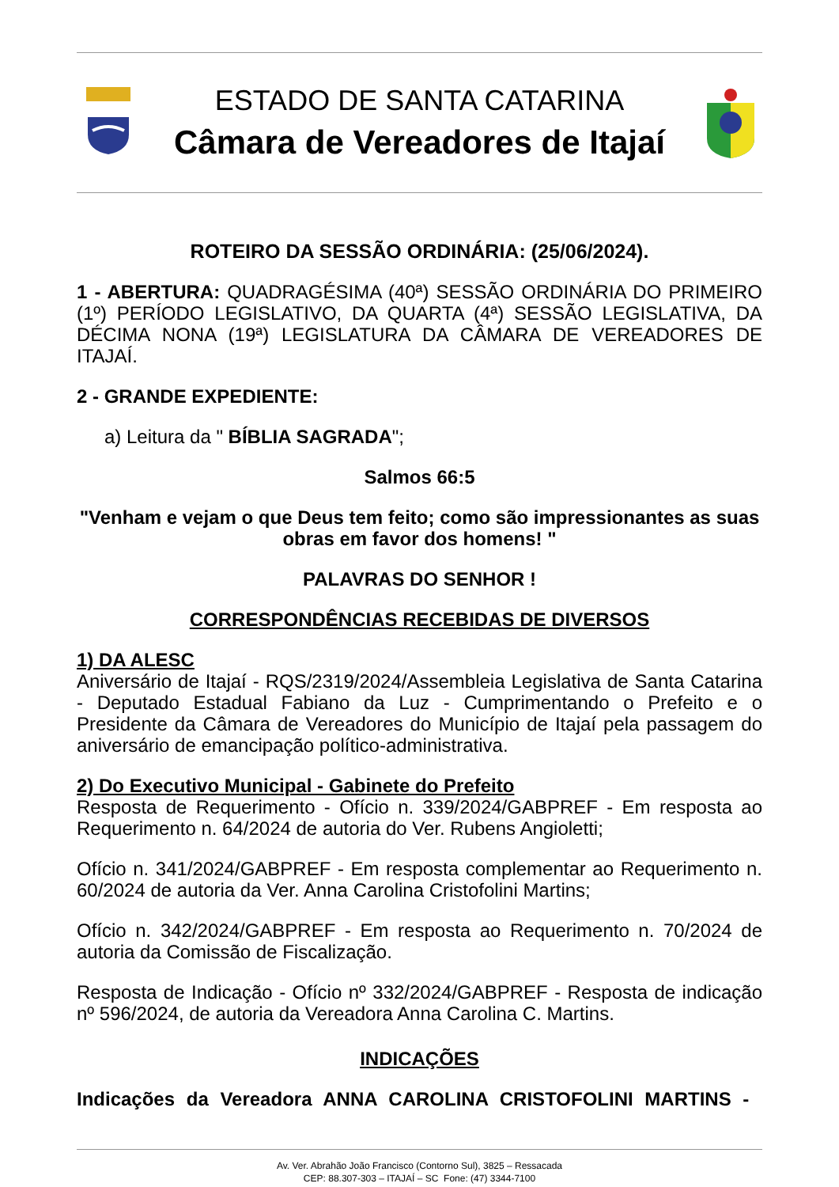ESTADO DE SANTA CATARINA
Câmara de Vereadores de Itajaí
ROTEIRO DA SESSÃO ORDINÁRIA: (25/06/2024).
1 - ABERTURA: QUADRAGÉSIMA (40ª) SESSÃO ORDINÁRIA DO PRIMEIRO (1º) PERÍODO LEGISLATIVO, DA QUARTA (4ª) SESSÃO LEGISLATIVA, DA DÉCIMA NONA (19ª) LEGISLATURA DA CÂMARA DE VEREADORES DE ITAJAÍ.
2 - GRANDE EXPEDIENTE:
a) Leitura da " BÍBLIA SAGRADA";
Salmos 66:5
"Venham e vejam o que Deus tem feito; como são impressionantes as suas obras em favor dos homens! "
PALAVRAS DO SENHOR !
CORRESPONDÊNCIAS RECEBIDAS DE DIVERSOS
1) DA ALESC
Aniversário de Itajaí - RQS/2319/2024/Assembleia Legislativa de Santa Catarina - Deputado Estadual Fabiano da Luz - Cumprimentando o Prefeito e o Presidente da Câmara de Vereadores do Município de Itajaí pela passagem do aniversário de emancipação político-administrativa.
2) Do Executivo Municipal - Gabinete do Prefeito
Resposta de Requerimento - Ofício n. 339/2024/GABPREF - Em resposta ao Requerimento n. 64/2024 de autoria do Ver. Rubens Angioletti;
Ofício n. 341/2024/GABPREF - Em resposta complementar ao Requerimento n. 60/2024 de autoria da Ver. Anna Carolina Cristofolini Martins;
Ofício n. 342/2024/GABPREF - Em resposta ao Requerimento n. 70/2024 de autoria da Comissão de Fiscalização.
Resposta de Indicação - Ofício nº 332/2024/GABPREF - Resposta de indicação nº 596/2024, de autoria da Vereadora Anna Carolina C. Martins.
INDICAÇÕES
Indicações da Vereadora ANNA CAROLINA CRISTOFOLINI MARTINS -
Av. Ver. Abrahão João Francisco (Contorno Sul), 3825 – Ressacada
CEP: 88.307-303 – ITAJAÍ – SC Fone: (47) 3344-7100